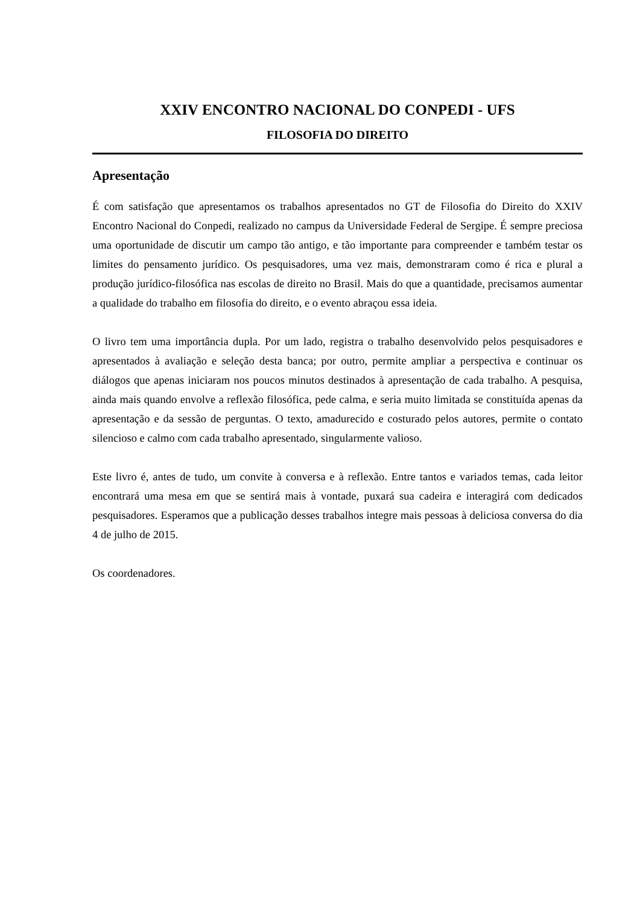XXIV ENCONTRO NACIONAL DO CONPEDI - UFS
FILOSOFIA DO DIREITO
Apresentação
É com satisfação que apresentamos os trabalhos apresentados no GT de Filosofia do Direito do XXIV Encontro Nacional do Conpedi, realizado no campus da Universidade Federal de Sergipe. É sempre preciosa uma oportunidade de discutir um campo tão antigo, e tão importante para compreender e também testar os limites do pensamento jurídico. Os pesquisadores, uma vez mais, demonstraram como é rica e plural a produção jurídico-filosófica nas escolas de direito no Brasil. Mais do que a quantidade, precisamos aumentar a qualidade do trabalho em filosofia do direito, e o evento abraçou essa ideia.
O livro tem uma importância dupla. Por um lado, registra o trabalho desenvolvido pelos pesquisadores e apresentados à avaliação e seleção desta banca; por outro, permite ampliar a perspectiva e continuar os diálogos que apenas iniciaram nos poucos minutos destinados à apresentação de cada trabalho. A pesquisa, ainda mais quando envolve a reflexão filosófica, pede calma, e seria muito limitada se constituída apenas da apresentação e da sessão de perguntas. O texto, amadurecido e costurado pelos autores, permite o contato silencioso e calmo com cada trabalho apresentado, singularmente valioso.
Este livro é, antes de tudo, um convite à conversa e à reflexão. Entre tantos e variados temas, cada leitor encontrará uma mesa em que se sentirá mais à vontade, puxará sua cadeira e interagirá com dedicados pesquisadores. Esperamos que a publicação desses trabalhos integre mais pessoas à deliciosa conversa do dia 4 de julho de 2015.
Os coordenadores.